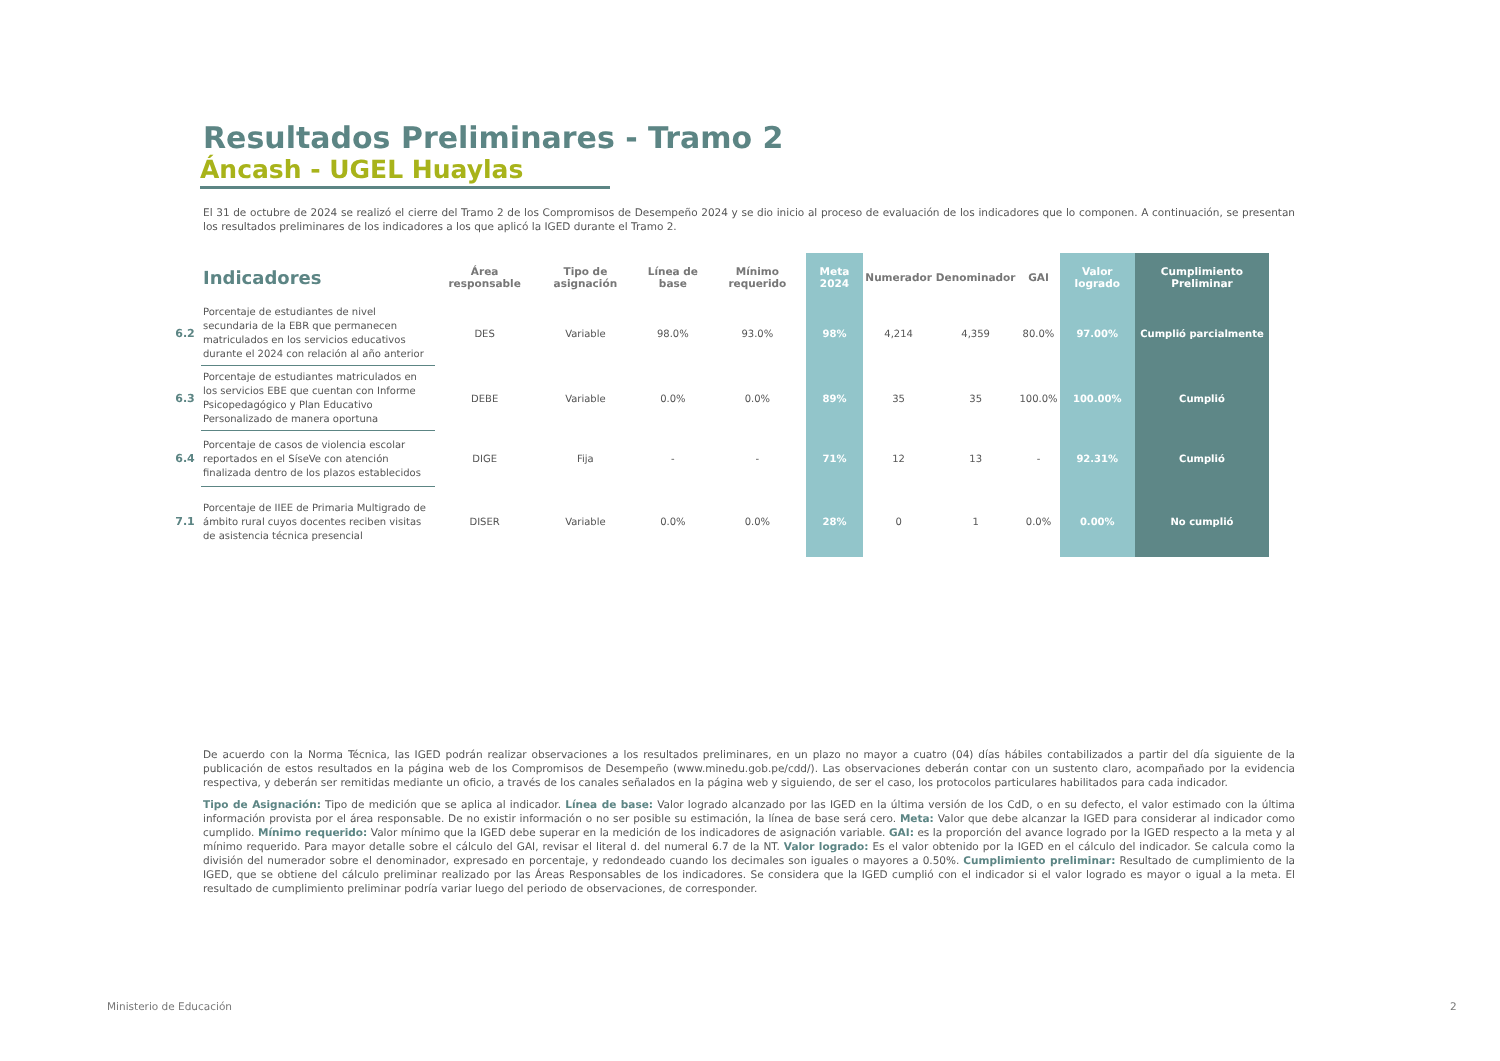Resultados Preliminares - Tramo 2
Áncash - UGEL Huaylas
El 31 de octubre de 2024 se realizó el cierre del Tramo 2 de los Compromisos de Desempeño 2024 y se dio inicio al proceso de evaluación de los indicadores que lo componen. A continuación, se presentan los resultados preliminares de los indicadores a los que aplicó la IGED durante el Tramo 2.
| | Indicadores | Área responsable | Tipo de asignación | Línea de base | Mínimo requerido | Meta 2024 | Numerador | Denominador | GAI | Valor logrado | Cumplimiento Preliminar |
| --- | --- | --- | --- | --- | --- | --- | --- | --- | --- | --- | --- |
| 6.2 | Porcentaje de estudiantes de nivel secundaria de la EBR que permanecen matriculados en los servicios educativos durante el 2024 con relación al año anterior | DES | Variable | 98.0% | 93.0% | 98% | 4,214 | 4,359 | 80.0% | 97.00% | Cumplió parcialmente |
| 6.3 | Porcentaje de estudiantes matriculados en los servicios EBE que cuentan con Informe Psicopedagógico y Plan Educativo Personalizado de manera oportuna | DEBE | Variable | 0.0% | 0.0% | 89% | 35 | 35 | 100.0% | 100.00% | Cumplió |
| 6.4 | Porcentaje de casos de violencia escolar reportados en el SíseVe con atención finalizada dentro de los plazos establecidos | DIGE | Fija | - | - | 71% | 12 | 13 | - | 92.31% | Cumplió |
| 7.1 | Porcentaje de IIEE de Primaria Multigrado de ámbito rural cuyos docentes reciben visitas de asistencia técnica presencial | DISER | Variable | 0.0% | 0.0% | 28% | 0 | 1 | 0.0% | 0.00% | No cumplió |
De acuerdo con la Norma Técnica, las IGED podrán realizar observaciones a los resultados preliminares, en un plazo no mayor a cuatro (04) días hábiles contabilizados a partir del día siguiente de la publicación de estos resultados en la página web de los Compromisos de Desempeño (www.minedu.gob.pe/cdd/). Las observaciones deberán contar con un sustento claro, acompañado por la evidencia respectiva, y deberán ser remitidas mediante un oficio, a través de los canales señalados en la página web y siguiendo, de ser el caso, los protocolos particulares habilitados para cada indicador.
Tipo de Asignación: Tipo de medición que se aplica al indicador. Línea de base: Valor logrado alcanzado por las IGED en la última versión de los CdD, o en su defecto, el valor estimado con la última información provista por el área responsable. De no existir información o no ser posible su estimación, la línea de base será cero. Meta: Valor que debe alcanzar la IGED para considerar al indicador como cumplido. Mínimo requerido: Valor mínimo que la IGED debe superar en la medición de los indicadores de asignación variable. GAI: es la proporción del avance logrado por la IGED respecto a la meta y al mínimo requerido. Para mayor detalle sobre el cálculo del GAI, revisar el literal d. del numeral 6.7 de la NT. Valor logrado: Es el valor obtenido por la IGED en el cálculo del indicador. Se calcula como la división del numerador sobre el denominador, expresado en porcentaje, y redondeado cuando los decimales son iguales o mayores a 0.50%. Cumplimiento preliminar: Resultado de cumplimiento de la IGED, que se obtiene del cálculo preliminar realizado por las Áreas Responsables de los indicadores. Se considera que la IGED cumplió con el indicador si el valor logrado es mayor o igual a la meta. El resultado de cumplimiento preliminar podría variar luego del periodo de observaciones, de corresponder.
Ministerio de Educación 2